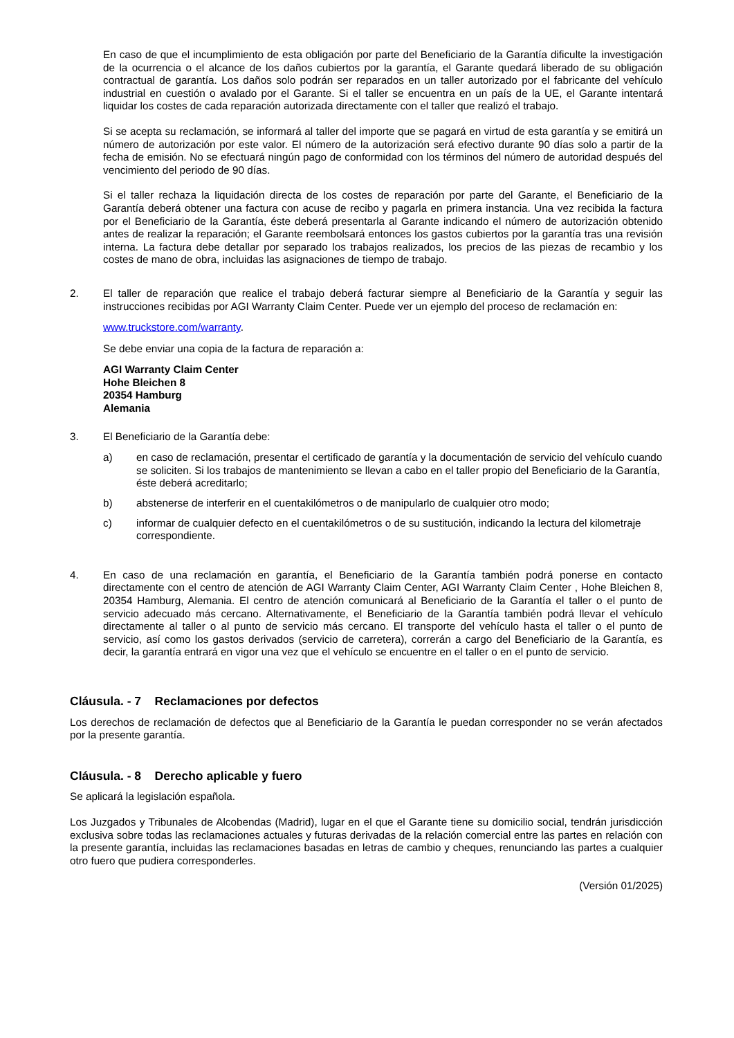En caso de que el incumplimiento de esta obligación por parte del Beneficiario de la Garantía dificulte la investigación de la ocurrencia o el alcance de los daños cubiertos por la garantía, el Garante quedará liberado de su obligación contractual de garantía. Los daños solo podrán ser reparados en un taller autorizado por el fabricante del vehículo industrial en cuestión o avalado por el Garante. Si el taller se encuentra en un país de la UE, el Garante intentará liquidar los costes de cada reparación autorizada directamente con el taller que realizó el trabajo.
Si se acepta su reclamación, se informará al taller del importe que se pagará en virtud de esta garantía y se emitirá un número de autorización por este valor. El número de la autorización será efectivo durante 90 días solo a partir de la fecha de emisión. No se efectuará ningún pago de conformidad con los términos del número de autoridad después del vencimiento del periodo de 90 días.
Si el taller rechaza la liquidación directa de los costes de reparación por parte del Garante, el Beneficiario de la Garantía deberá obtener una factura con acuse de recibo y pagarla en primera instancia. Una vez recibida la factura por el Beneficiario de la Garantía, éste deberá presentarla al Garante indicando el número de autorización obtenido antes de realizar la reparación; el Garante reembolsará entonces los gastos cubiertos por la garantía tras una revisión interna. La factura debe detallar por separado los trabajos realizados, los precios de las piezas de recambio y los costes de mano de obra, incluidas las asignaciones de tiempo de trabajo.
2. El taller de reparación que realice el trabajo deberá facturar siempre al Beneficiario de la Garantía y seguir las instrucciones recibidas por AGI Warranty Claim Center. Puede ver un ejemplo del proceso de reclamación en:
www.truckstore.com/warranty.
Se debe enviar una copia de la factura de reparación a:
AGI Warranty Claim Center
Hohe Bleichen 8
20354 Hamburg
Alemania
3. El Beneficiario de la Garantía debe:
a) en caso de reclamación, presentar el certificado de garantía y la documentación de servicio del vehículo cuando se soliciten. Si los trabajos de mantenimiento se llevan a cabo en el taller propio del Beneficiario de la Garantía, éste deberá acreditarlo;
b) abstenerse de interferir en el cuentakilómetros o de manipularlo de cualquier otro modo;
c) informar de cualquier defecto en el cuentakilómetros o de su sustitución, indicando la lectura del kilometraje correspondiente.
4. En caso de una reclamación en garantía, el Beneficiario de la Garantía también podrá ponerse en contacto directamente con el centro de atención de AGI Warranty Claim Center, AGI Warranty Claim Center , Hohe Bleichen 8, 20354 Hamburg, Alemania. El centro de atención comunicará al Beneficiario de la Garantía el taller o el punto de servicio adecuado más cercano. Alternativamente, el Beneficiario de la Garantía también podrá llevar el vehículo directamente al taller o al punto de servicio más cercano. El transporte del vehículo hasta el taller o el punto de servicio, así como los gastos derivados (servicio de carretera), correrán a cargo del Beneficiario de la Garantía, es decir, la garantía entrará en vigor una vez que el vehículo se encuentre en el taller o en el punto de servicio.
Cláusula. - 7 Reclamaciones por defectos
Los derechos de reclamación de defectos que al Beneficiario de la Garantía le puedan corresponder no se verán afectados por la presente garantía.
Cláusula. - 8 Derecho aplicable y fuero
Se aplicará la legislación española.
Los Juzgados y Tribunales de Alcobendas (Madrid), lugar en el que el Garante tiene su domicilio social, tendrán jurisdicción exclusiva sobre todas las reclamaciones actuales y futuras derivadas de la relación comercial entre las partes en relación con la presente garantía, incluidas las reclamaciones basadas en letras de cambio y cheques, renunciando las partes a cualquier otro fuero que pudiera corresponderles.
(Versión 01/2025)